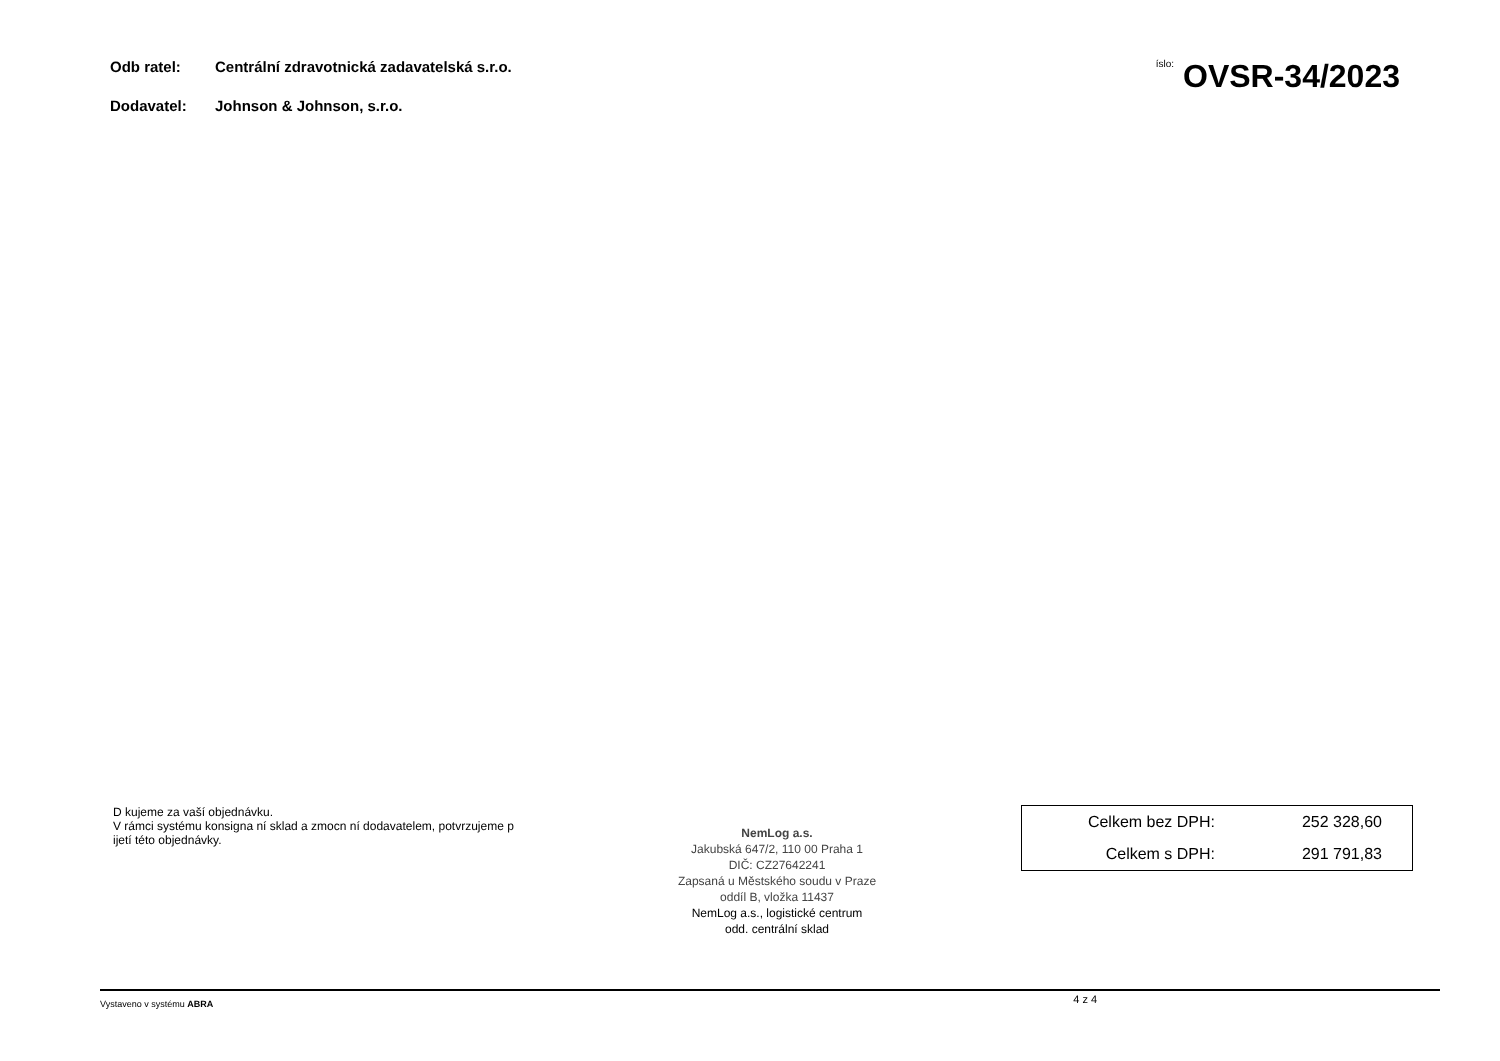Odb ratel: Centrální zdravotnická zadavatelská s.r.o.
Dodavatel: Johnson & Johnson, s.r.o.
<sup>íslo:</sup> OVSR-34/2023
D kujeme za vaší objednávku.
V rámci systému konsigna ní sklad a zmocn ní dodavatelem, potvrzujeme p ijetí této objednávky.
NemLog a.s.
Jakubská 647/2, 110 00 Praha 1
DIČ: CZ27642241
Zapsaná u Městského soudu v Praze
oddíl B, vložka 11437
NemLog a.s., logistické centrum
odd. centrální sklad
| Celkem bez DPH: | 252 328,60 |
| Celkem s DPH: | 291 791,83 |
Vystaveno v systému ABRA
4 z 4